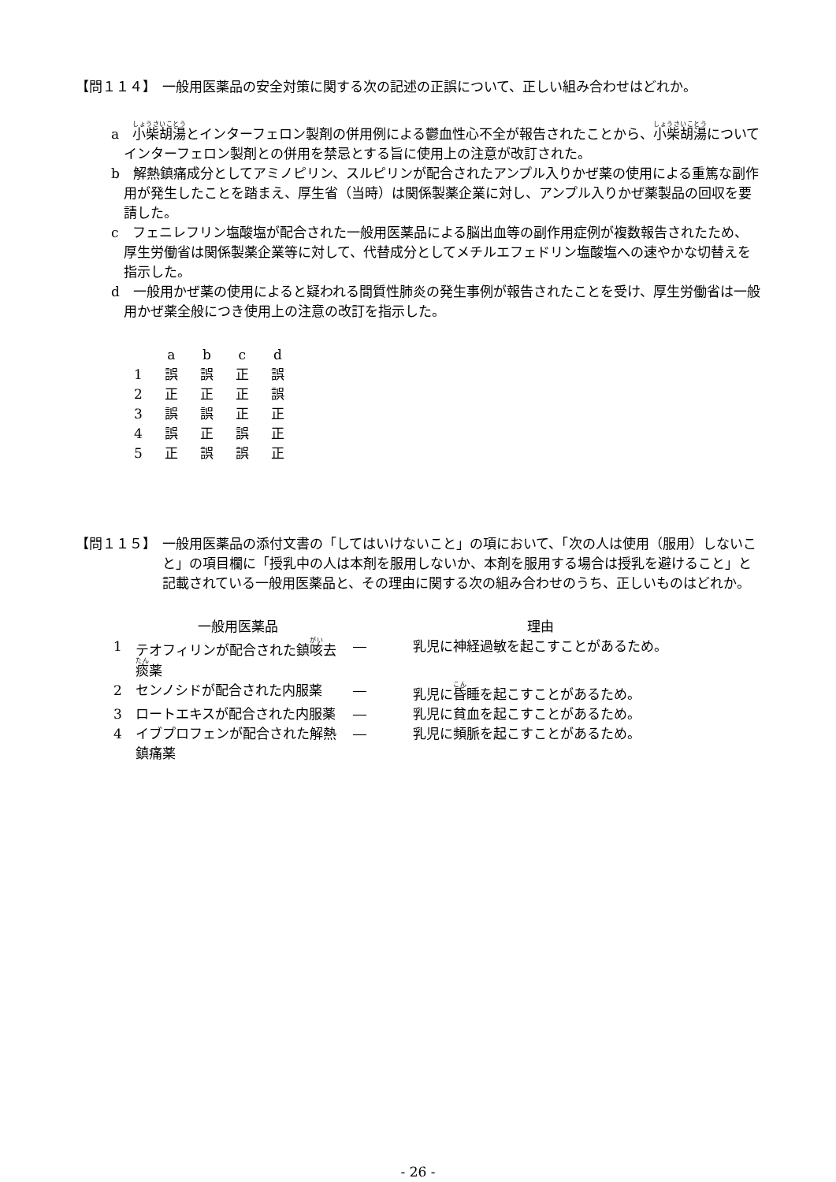【問１１４】 一般用医薬品の安全対策に関する次の記述の正誤について、正しい組み合わせはどれか。
a　小柴胡湯とインターフェロン製剤の併用例による鬱血性心不全が報告されたことから、小柴胡湯についてインターフェロン製剤との併用を禁忌とする旨に使用上の注意が改訂された。
b　解熱鎮痛成分としてアミノピリン、スルピリンが配合されたアンプル入りかぜ薬の使用による重篤な副作用が発生したことを踏まえ、厚生省（当時）は関係製薬企業に対し、アンプル入りかぜ薬製品の回収を要請した。
c　フェニレフリン塩酸塩が配合された一般用医薬品による脳出血等の副作用症例が複数報告されたため、厚生労働省は関係製薬企業等に対して、代替成分としてメチルエフェドリン塩酸塩への速やかな切替えを指示した。
d　一般用かぜ薬の使用によると疑われる間質性肺炎の発生事例が報告されたことを受け、厚生労働省は一般用かぜ薬全般につき使用上の注意の改訂を指示した。
| | a | b | c | d |
| --- | --- | --- | --- | --- |
| 1 | 誤 | 誤 | 正 | 誤 |
| 2 | 正 | 正 | 正 | 誤 |
| 3 | 誤 | 誤 | 正 | 正 |
| 4 | 誤 | 正 | 誤 | 正 |
| 5 | 正 | 誤 | 誤 | 正 |
【問１１５】 一般用医薬品の添付文書の「してはいけないこと」の項において、「次の人は使用（服用）しないこと」の項目欄に「授乳中の人は本剤を服用しないか、本剤を服用する場合は授乳を避けること」と記載されている一般用医薬品と、その理由に関する次の組み合わせのうち、正しいものはどれか。
| | 一般用医薬品 | | 理由 |
| --- | --- | --- | --- |
| 1 | テオフィリンが配合された鎮 咳 去 痰 薬 | ― | 乳児に神経過敏を起こすことがあるため。 |
| 2 | センノシドが配合された内服薬 | ― | 乳児に 昏 睡を起こすことがあるため。 |
| 3 | ロートエキスが配合された内服薬 | ― | 乳児に貧血を起こすことがあるため。 |
| 4 | イブプロフェンが配合された解熱鎮痛薬 | ― | 乳児に頻脈を起こすことがあるため。 |
- 26 -